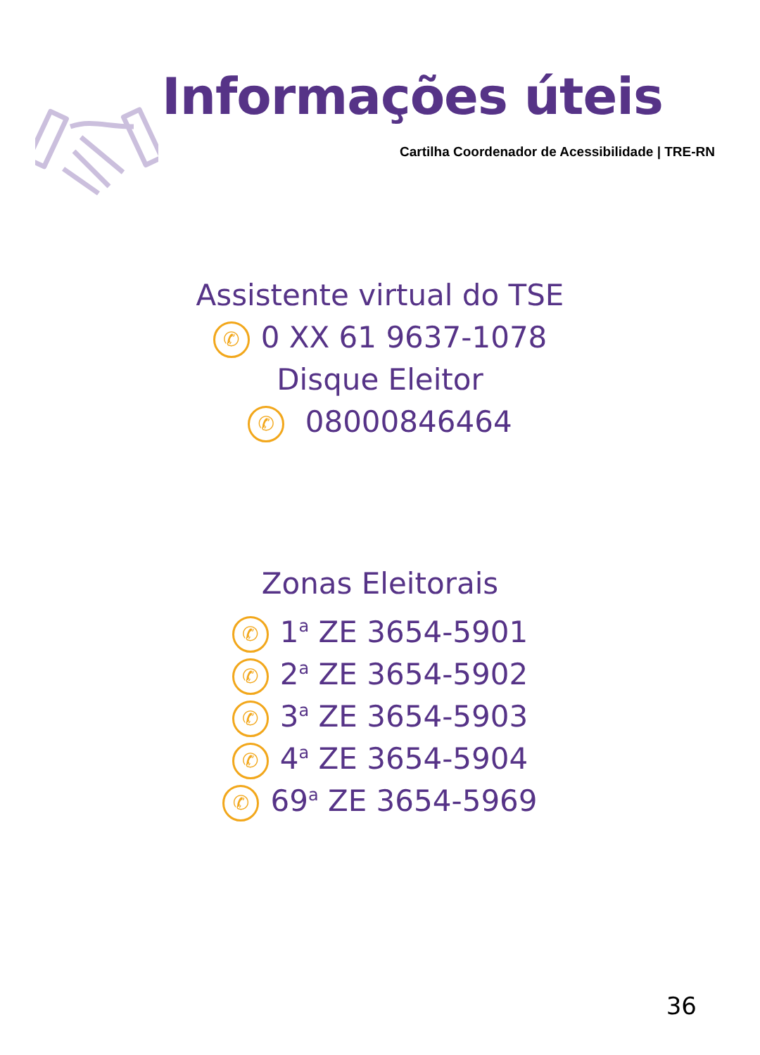Informações úteis
Cartilha Coordenador de Acessibilidade | TRE-RN
Assistente virtual do TSE
✆ 0 XX 61 9637-1078
Disque Eleitor
✆ 08000846464
Zonas Eleitorais
✆ 1<sup>a</sup> ZE 3654-5901
✆ 2<sup>a</sup> ZE 3654-5902
✆ 3<sup>a</sup> ZE 3654-5903
✆ 4<sup>a</sup> ZE 3654-5904
✆ 69<sup>a</sup> ZE 3654-5969
36